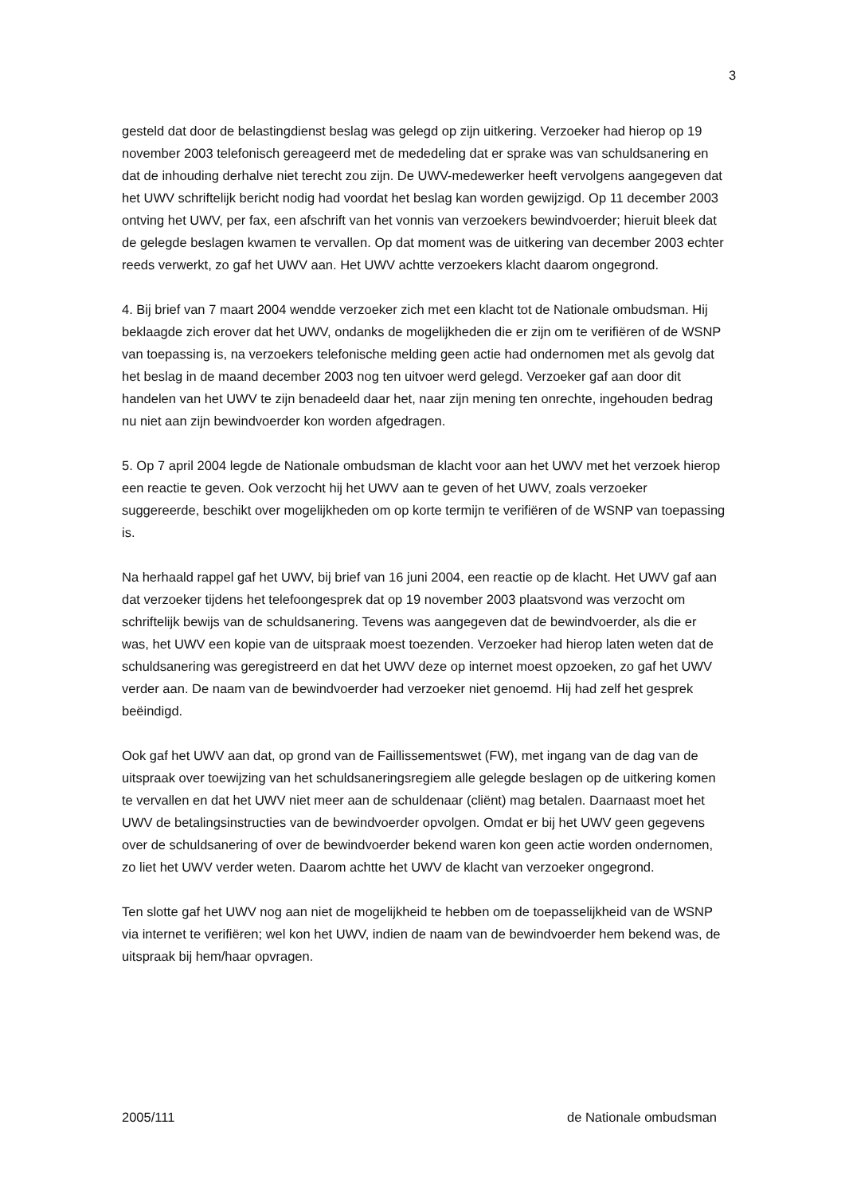3
gesteld dat door de belastingdienst beslag was gelegd op zijn uitkering. Verzoeker had hierop op 19 november 2003 telefonisch gereageerd met de mededeling dat er sprake was van schuldsanering en dat de inhouding derhalve niet terecht zou zijn. De UWV-medewerker heeft vervolgens aangegeven dat het UWV schriftelijk bericht nodig had voordat het beslag kan worden gewijzigd. Op 11 december 2003 ontving het UWV, per fax, een afschrift van het vonnis van verzoekers bewindvoerder; hieruit bleek dat de gelegde beslagen kwamen te vervallen. Op dat moment was de uitkering van december 2003 echter reeds verwerkt, zo gaf het UWV aan. Het UWV achtte verzoekers klacht daarom ongegrond.
4. Bij brief van 7 maart 2004 wendde verzoeker zich met een klacht tot de Nationale ombudsman. Hij beklaagde zich erover dat het UWV, ondanks de mogelijkheden die er zijn om te verifiëren of de WSNP van toepassing is, na verzoekers telefonische melding geen actie had ondernomen met als gevolg dat het beslag in de maand december 2003 nog ten uitvoer werd gelegd. Verzoeker gaf aan door dit handelen van het UWV te zijn benadeeld daar het, naar zijn mening ten onrechte, ingehouden bedrag nu niet aan zijn bewindvoerder kon worden afgedragen.
5. Op 7 april 2004 legde de Nationale ombudsman de klacht voor aan het UWV met het verzoek hierop een reactie te geven. Ook verzocht hij het UWV aan te geven of het UWV, zoals verzoeker suggereerde, beschikt over mogelijkheden om op korte termijn te verifiëren of de WSNP van toepassing is.
Na herhaald rappel gaf het UWV, bij brief van 16 juni 2004, een reactie op de klacht. Het UWV gaf aan dat verzoeker tijdens het telefoongesprek dat op 19 november 2003 plaatsvond was verzocht om schriftelijk bewijs van de schuldsanering. Tevens was aangegeven dat de bewindvoerder, als die er was, het UWV een kopie van de uitspraak moest toezenden. Verzoeker had hierop laten weten dat de schuldsanering was geregistreerd en dat het UWV deze op internet moest opzoeken, zo gaf het UWV verder aan. De naam van de bewindvoerder had verzoeker niet genoemd. Hij had zelf het gesprek beëindigd.
Ook gaf het UWV aan dat, op grond van de Faillissementswet (FW), met ingang van de dag van de uitspraak over toewijzing van het schuldsaneringsregiem alle gelegde beslagen op de uitkering komen te vervallen en dat het UWV niet meer aan de schuldenaar (cliënt) mag betalen. Daarnaast moet het UWV de betalingsinstructies van de bewindvoerder opvolgen. Omdat er bij het UWV geen gegevens over de schuldsanering of over de bewindvoerder bekend waren kon geen actie worden ondernomen, zo liet het UWV verder weten. Daarom achtte het UWV de klacht van verzoeker ongegrond.
Ten slotte gaf het UWV nog aan niet de mogelijkheid te hebben om de toepasselijkheid van de WSNP via internet te verifiëren; wel kon het UWV, indien de naam van de bewindvoerder hem bekend was, de uitspraak bij hem/haar opvragen.
2005/111 de Nationale ombudsman